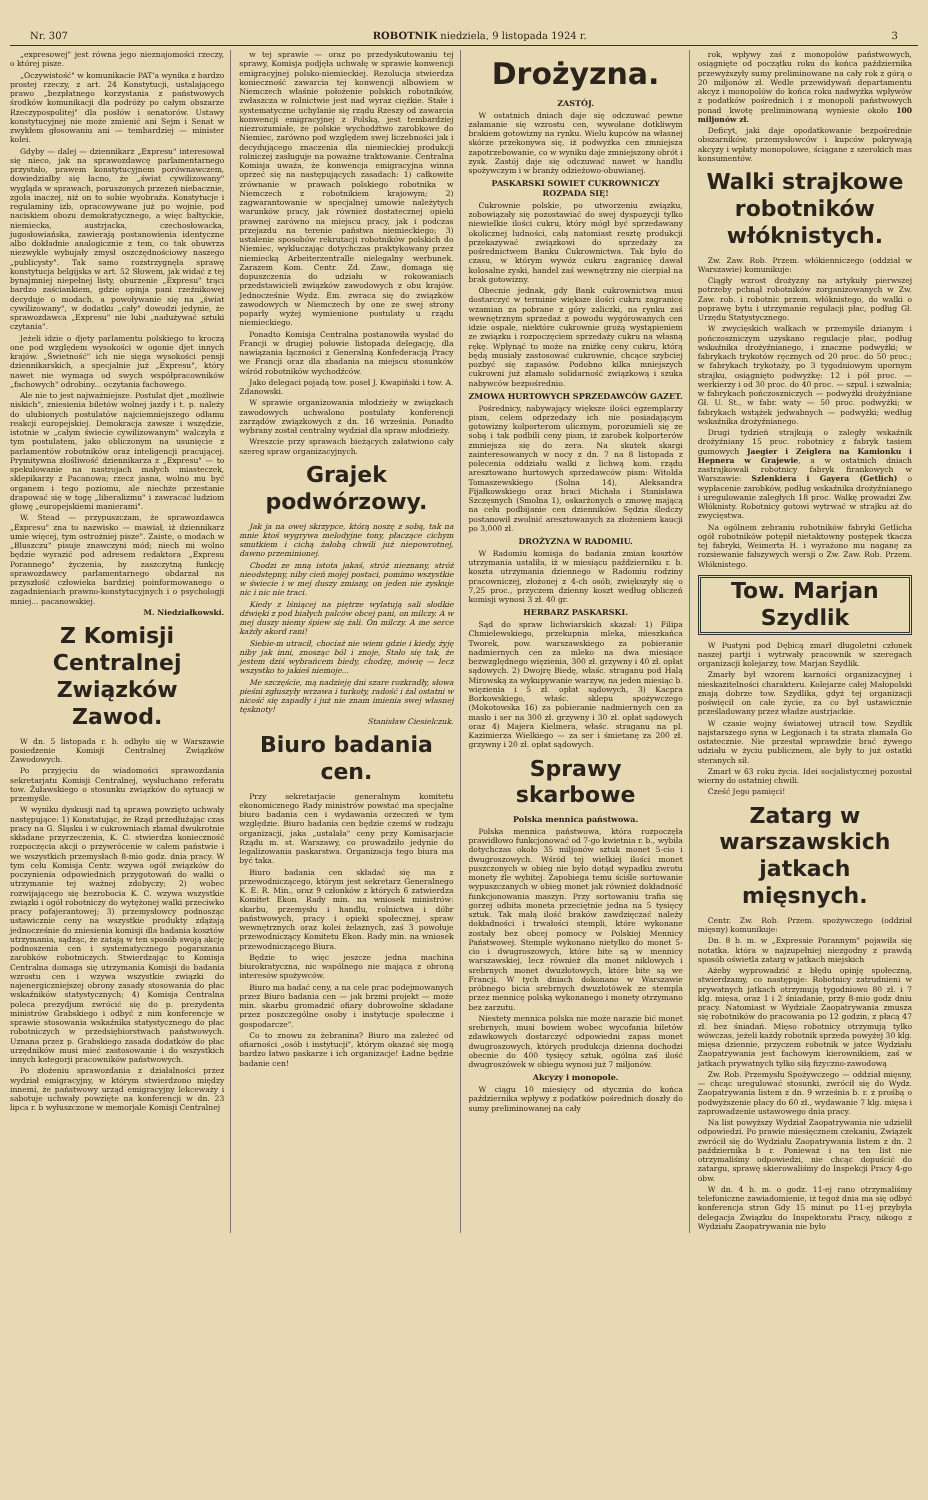Nr. 307 ROBOTNIK niedziela, 9 listopada 1924 r. 3
„expresowej" jest równa jego nieznajomości rzeczy, o której pisze.
„Oczywistość" w komunikacie PAT'a wynika z bardzo prostej rzeczy, z art. 24 Konstytucji, ustalającego prawo „bezpłatnego korzystania z państwowych środków komunikacji dla podróży po całym obszarze Rzeczypospolitej" dla posłów i senatorów. Ustawy konstytucyjnej nie może zmienić ani Sejm i Senat w zwykłem głosowaniu ani — tembardziej — minister kolei.
Gdyby — dalej — dziennikarz „Expresu" interesował się nieco, jak na sprawozdawcę parlamentarnego przystało, prawem konstytucyjnem porównawczem, dowiedziałby się łacno, że „świat cywilizowany" wygląda w sprawach, poruszonych przezeń niebacznie, zgoła inaczej, niż on to sobie wyobraża. Konstytucje i regulaminy izb, opracowywane już po wojnie, pod naciskiem obozu demokratycznego, a więc bałtyckie, niemiecka, austrjacka, czechosłowacka, jugosłowiańska, zawierają postanowienia identyczne albo dokładnie analogicznie z tem, co tak obuwrza niezwykle wybujały zmysł oszczędnościowy naszego „publicysty". Tak samo rozstrzygnęła sprawę konstytucja belgijska w art. 52 Słowem, jak widać z tej bynajmniej niepełnej listy, oburzenie „Expresu" trąci bardzo zaściankiem, gdzie opinja pani rzeźnikowej decyduje o modach, a powoływanie się na „świat cywilizowany", w dodatku „cały" dowodzi jedynie, że sprawozdawca „Expresu" nie lubi „nadużywać sztuki czytania".
Jeżeli idzie o djety parlamentu polskiego to kroczą one pod względem wysokości w ogonie djet innych krajów. „Świetność" ich nie sięga wysokości pensji dziennikarskich, a specjalnie już „Expresu", który nawet nie wymaga od swych współpracowników „fachowych" odrobiny... oczytania fachowego.
Ale nie to jest najważniejsze. Postulat djet „możliwie niskich", zniesienia biletów wolnej jazdy i t. p. należy do ulubionych postulatów najciemniejszego odłamu reakcji europejskiej. Demokracja zawsze i wszędzie, istotnie w „całym świecie cywilizowanym" walczyła z tym postulatem, jako obliczonym na usunięcie z parlamentów robotników oraz inteligencji pracującej. Prymitywna złośliwość dziennikarza z „Expresu" — to spekulowanie na nastrojach małych miasteczek, sklepikarzy z Pacanowa; rzecz jasna, wolno mu być organem i tego poziomu, ale niechże przestanie drapować się w togę „liberalizmu" i zawracać ludziom głowę „europejskiemi manierami".
W. Stead — przypuszczam, że sprawozdawca „Expresu" zna to nazwisko — mawiał, iż dziennikarz umie więcej, tym ostrożniej pisze". Zaiste, o modach w „Bluszczu" pisuje znawczyni mód; niech mi wolno będzie wyrazić pod adresem redaktora „Expresu Porannego" życzenia, by zaszczytną funkcję sprawozdawcy parlamentarnego obdarzał na przyszłość człowieka bardziej poinformowanego o zagadnieniach prawno-konstytucyjnych i o psychologji mniej... pacanowskiej.
M. Niedziałkowski.
Z Komisji Centralnej Związków Zawod.
W dn. 5 listopada r. b. odbyło się w Warszawie posiedzenie Komisji Centralnej Związków Zawodowych.
Po przyjęciu do wiadomości sprawozdania sekretarjatu Komisji Centralnej, wysłuchano referatu tow. Żuławskiego o stosunku związków do sytuacji w przemyśle.
W wyniku dyskusji nad tą sprawą powzięto uchwały następujące: 1) Konstatując, że Rząd przedłużając czas pracy na G. Śląsku i w cukrowniach złamał dwukrotnie składane przyrzeczenia, K. C. stwierdza konieczność rozpoczęcia akcji o przywrócenie w całem państwie i we wszystkich przemysłach 8-mio godz. dnia pracy. W tym celu Komisja Centr. wzywa ogół związków do poczynienia odpowiednich przygotowań do walki o utrzymanie tej ważnej zdobyczy; 2) wobec rozwijającego się bezrobocia K. C. wzywa wszystkie związki i ogół robotniczy do wytężonej walki przeciwko pracy pofajerantowej; 3) przemysłowcy podnosząc ustawicznie ceny na wszystkie produkty zdążają jednocześnie do zniesienia komisji dla badania kosztów utrzymania, sądząc, że zatają w ten sposób swoją akcję podnoszenia cen i systematycznego pogarszania zarobków robotniczych. Stwierdzając to Komisja Centralna domaga się utrzymania Komisji do badania wzrostu cen i wzywa wszystkie związki do najenergiczniejszej obrony zasady stosowania do płac wskaźników statystycznych; 4) Komisja Centralna poleca prezydjum zwrócić się do p. prezydenta ministrów Grabskiego i odbyć z nim konferencje w sprawie stosowania wskaźnika statystycznego do płac robotniczych w przedsiębiorstwach państwowych. Uznana przez p. Grabskiego zasada dodatków do płac urzędników musi mieć zastosowanie i do wszystkich innych kategorji pracowników państwowych.
Po złożeniu sprawozdania z działalności przez wydział emigracyjny, w którym stwierdzono między innemi, że państwowy urząd emigracyjny lekceważy i sabotuje uchwały powzięte na konferencji w dn. 23 lipca r. b wyłuszczone w memorjale Komisji Centralnej
w tej sprawie — oraz po przedyskutowaniu tej sprawy, Komisja podjęła uchwałę w sprawie konwencji emigracyjnej polsko-niemieckiej. Rezolucja stwierdza konieczność zawarcia tej konwencji albowiem w Niemczech właśnie położenie polskich robotników, zwłaszcza w rolnictwie jest nad wyraz ciężkie. Stałe i systematyczne uchylanie się rządu Rzeszy od zawarcia konwencji emigracyjnej z Polską, jest tembardziej niezrozumiałe, że polskie wychodźtwo zarobkowe do Niemiec, zarówno pod względem swej liczebności jak i decydującego znaczenia dla niemieckiej produkcji rolniczej zasługuje na poważne traktowanie. Centralna Komisja uważa, że konwencja emigracyjna winna oprzeć się na następujących zasadach: 1) całkowite zrównanie w prawach polskiego robotnika w Niemczech z robotnikiem krajowym; 2) zagwarantowanie w specjalnej umowie należytych warunków pracy, jak również dostatecznej opieki prawnej zarówno na miejscu pracy, jak i podczas przejazdu na terenie państwa niemieckiego; 3) ustalenie sposobów rekrutacji robotników polskich do Niemiec, wykluczając dotychczas praktykowany przez niemiecką Arbeiterzentralle nielegalny werbunek. Zarazem Kom. Centr. Zd. Zaw., domaga się dopuszczenia do udziału w rokowaniach przedstawicieli związków zawodowych z obu krajów. Jednocześnie Wydz. Em. zwraca się do związków zawodowych w Niemczech by one ze swej strony poparły wyżej wymienione postulaty u rządu niemieckiego.
Ponadto Komisja Centralna postanowiła wysłać do Francji w drugiej połowie listopada delegację, dla nawiązania łączności z Generalną Konfederacją Pracy we Francji oraz dla zbadania na miejscu stosunków wśród robotników wychodźców.
Jako delegaci pojadą tow. poseł J. Kwapiński i tow. A. Zdanowski.
W sprawie organizowania młodzieży w związkach zawodowych uchwalono postulaty konferencji zarządów związkowych z dn. 16 września. Ponadto wybrany został centralny wydział dla spraw młodzieży.
Wreszcie przy sprawach bieżących załatwiono cały szereg spraw organizacyjnych.
Grajek podwórzowy.
Jak ja na owej skrzypce, którą noszę z sobą, tak na mnie ktoś wygrywa melodyjne tony, płaczące cichym smutkiem i cichą żałobą chwili już niepowrotnej, dawno przeminionej.
Chodzi ze mną istota jakaś, stróż nieznany, stróż nieodstępny, niby cień mojej postaci, pomimo wszystkie w świecie i w mej duszy zmiany, on jeden nie zyskuje nic i nic nie traci.
Kiedy z lśniącej na piętrze wylatują sali słodkie dźwięki z pod białych palców obcej pani, on milczy. A w mej duszy niemy śpiew się żali. On milczy. A me serce każdy akord rani!
Siebie-m utracił, chociaż nie wiem gdzie i kiedy, żyję niby jak inni, znosząc ból i znoje, Stało się tak, że jestem dziś wybrańcem biedy, chodzę, mówię — lecz wszystko to jakieś niemoje...
Me szczęście, mą nadzieję dni szare rozkradły, słowa pieśni zgłuszyły wrzawa i turkoty, radość i żal ostatni w nicość się zapadły i już nie znam imienia swej własnej tęsknoty!
Stanisław Ciesielczuk.
Biuro badania cen.
Przy sekretarjacie generalnym komitetu ekonomicznego Rady ministrów powstać ma specjalne biuro badania cen i wydawania orzeczeń w tym względzie. Biuro badania cen będzie czemś w rodzaju organizacji, jaka „ustalała" ceny przy Komisarjacie Rządu m. st. Warszawy, co prowadziło jedynie do legalizowania paskarstwa. Organizacja tego biura ma być taka.
Biuro badania cen składać się ma z przewodniczącego, którym jest sekretarz Generalnego K. E. R. Min., oraz 9 członków z których 6 zatwierdza Komitet Ekon. Rady min. na wniosek ministrów: skarbu, przemysłu i handlu, rolnictwa i dóbr państwowych, pracy i opieki społecznej, spraw wewnętrznych oraz kolei żelaznych, zaś 3 powołuje przewodniczący Komitetu Ekon. Rady min. na wniosek przewodniczącego Biura.
Będzie to więc jeszcze jedna machina biurokratyczna, nic wspólnego nie mająca z obroną interesów spożywców.
Biuro ma badać ceny, a na cele prac podejmowanych przez Biuro badania cen — jak brzmi projekt — może min. skarbu gromadzić ofiary dobrowolne składane przez poszczególne osoby i instytucje społeczne i gospodarcze".
Co to znowu za żebranina? Biuro ma zależeć od ofiarności „osób i instytucji", którym okazać się mogą bardzo łatwo paskarze i ich organizacje! Ładne będzie badanie cen!
Drożyzna.
ZASTÓJ.
W ostatnich dniach daje się odczuwać pewne załamanie się wzrostu cen, wywołane dotkliwym brakiem gotowizny na rynku. Wielu kupców na własnej skórze przekonywa się, iż podwyżka cen zmniejsza zapotrzebowanie, co w wyniku daje zmniejszony obrót i zysk. Zastój daje się odczuwać nawet w handlu spożywczym i w branży odzieżowo-obuwianej.
PASKARSKI SOWIET CUKROWNICZY ROZPADA SIĘ!
Cukrownie polskie, po utworzeniu związku, zobowiązały się pozostawiać do swej dyspozycji tylko niewielkie ilości cukru, który mógł być sprzedawany okolicznej ludności, całą natomiast resztę produkcji przekazywać związkowi do sprzedaży za pośrednictwem Banku Cukrownictwa. Tak było do czasu, w którym wywóz cukru zagranicę dawał kolosalne zyski, handel zaś wewnętrzny nie cierpiał na brak gotowizny.
Obecnie jednak, gdy Bank cukrownictwa musi dostarczyć w terminie większe ilości cukru zagranicę wzamian za pobrane z góry zaliczki, na rynku zaś wewnętrznym sprzedaż z powodu wygórowanych cen idzie ospale, niektóre cukrownie grożą wystąpieniem ze związku i rozpoczęciem sprzedaży cukru na własną rękę. Wpłynąć to może na zniżkę ceny cukru, którą będą musiały zastosować cukrownie, chcące szybciej pozbyć się zapasów. Podobno kilka mniejszych cukrowni już złamało solidarność związkową i szuka nabywców bezpośrednio.
ZMOWA HURTOWYCH SPRZEDAWCÓW GAZET.
Pośrednicy, nabywający większe ilości egzemplarzy pism, celem odprzedaży ich nie posiadającym gotowizny kolporterom ulicznym, porozumieli się ze sobą i tak podbili ceny pism, iż zarobek kolporterów zmniejsza się do zera. Na skutek skargi zainteresowanych w nocy z dn. 7 na 8 listopada z polecenia oddziału walki z lichwą kom. rządu aresztowano hurtowych sprzedawców pism: Witolda Tomaszewskiego (Solna 14), Aleksandra Fijałkowskiego oraz braci Michała i Stanisława Szczęsnych (Smolna 1), oskarżonych o zmowę mającą na celu podbijanie cen dzienników. Sędzia śledczy postanowił zwolnić aresztowanych za złożeniem kaucji po 3,000 zł.
DROŻYZNA W RADOMIU.
W Radomiu komisja do badania zmian kosztów utrzymania ustaliła, iż w miesiącu październiku r. b. koszta utrzymania dziennego w Radomiu rodziny pracowniczej, złożonej z 4-ch osób, zwiększyły się o 7,25 proc., przyczem dzienny koszt według obliczeń komisji wynosi 3 zł. 40 gr.
HERBARZ PASKARSKI.
Sąd do spraw lichwiarskich skazał: 1) Filipa Chmielewskiego, przekupnia mleka, mieszkańca Tworek, pow. warszawskiego za pobieranie nadmiernych cen za mleko na dwa miesiące bezwzględnego więzienia, 300 zł. grzywny i 40 zł. opłat sądowych. 2) Dwojrę Biedę, właśc. straganu pod Halą Mirowską za wykupywanie warzyw, na jeden miesiąc b. więzienia i 5 zł. opłat sądowych, 3) Kacpra Borkowskiego, właśc. sklepu spożywczego (Mokotowska 16) za pobieranie nadmiernych cen za masło i ser na 300 zł. grzywny i 30 zł. opłat sądowych oraz 4) Majera Kielmera, właśc. straganu na pl. Kazimierza Wielkiego — za ser i śmietanę za 200 zł. grzywny i 20 zł. opłat sądowych.
Sprawy skarbowe
Polska mennica państwowa.
Polska mennica państwowa, która rozpoczęła prawidłowo funkcjonować od 7-go kwietnia r. b., wybiła dotychczas około 35 miljonów sztuk monet 5-cio i dwugroszowych. Wśród tej wielkiej ilości monet puszczonych w obieg nie było dotąd wypadku zwrotu monety źle wybitej. Zapobiega temu ściśle sortowanie wypuszczanych w obieg monet jak również dokładność funkcjonowania maszyn. Przy sortowaniu trafia się gorzej odbita moneta przeciętnie jedna na 5 tysięcy sztuk. Tak małą ilość braków zawdzięczać należy dokładności i trwałości stempli, które wykonane zostały bez obcej pomocy w Polskiej Mennicy Państwowej. Stemple wykonano nietylko do monet 5-cio i dwugroszowych, które bite są w mennicy warszawskiej, lecz również dla monet niklowych i srebrnych monet dwuzłotowych, które bite są we Francji. W tych dniach dokonano w Warszawie próbnego bicia srebrnych dwuzłotówek ze stempla przez mennicę polską wykonanego i monety otrzymano bez zarzutu.
Niestety mennica polska nie może narazie bić monet srebrnych, musi bowiem wobec wycofania biletów zdawkowych dostarczyć odpowiedni zapas monet dwugroszowych, których produkcja dzienna dochodzi obecnie do 400 tysięcy sztuk, ogólna zaś ilość dwugroszówek w obiegu wynosi już 7 miljonów.
Akcyzy i monopole.
W ciągu 10 miesięcy od stycznia do końca października wpływy z podatków pośrednich doszły do sumy preliminowanej na cały
rok, wpływy zaś z monopolów państwowych, osiągnięte od początku roku do końca października przewyższyły sumy preliminowane na cały rok z górą o 20 miljonów zł. Wedle przewidywań departamentu akcyz i monopolów do końca roku nadwyżka wpływów z podatków pośrednich i z monopoli państwowych ponad kwotę preliminowaną wyniesie około 100 miljonów zł.
Deficyt, jaki daje opodatkowanie bezpośrednie obszarników, przemysłowców i kupców pokrywają akcyzy i wpłaty monopolowe, ściągane z szerokich mas konsumentów.
Walki strajkowe robotników włóknistych.
Zw. Zaw. Rob. Przem. włókienniczego (oddział w Warszawie) komunikuje:
Ciągły wzrost drożyzny na artykuły pierwszej potrzeby pchnął robotników zorganizowanych w Zw. Zaw. rob. i robotnic przem. włóknistego, do walki o poprawę bytu i utrzymanie regulacji płac, podług Gł. Urzędu Statystycznego.
W zwycięskich walkach w przemyśle dzianym i pończoszniczym uzyskano regulacje płac, podług wskaźnika drożyźnianego, i znaczne podwyżki; w fabrykach trykotów ręcznych od 20 proc. do 50 proc.; w fabrykach trykotaży, po 3 tygodniowym upornym strajku, osiągnięto podwyżkę: 12 i pół proc. — werkierzy i od 30 proc. do 40 proc. — szpul. i szwalnia; w fabrykach pończoszniczych — podwyżki drożyźniane Gł. U. St., w fabr. waty — 50 proc. podwyżki; w fabrykach wstążek jedwabnych — podwyżki; według wskaźnika drożyźnianego.
Drugi tydzień strajkują o zaległy wskaźnik drożyźniany 15 proc. robotnicy z fabryk tasiem gumowych Jaegier i Zeiglera na Kamionku i Hepnera w Grajewie, a w ostatnich dniach zastrajkowali robotnicy fabryk firankowych w Warszawie: Szlenkiera i Gayera (Getlich) o wypłacenie zarobków, podług wskaźnika drożyźnianego i uregulowanie zaległych 18 proc. Walkę prowadzi Zw. Włóknisty. Robotnicy gotowi wytrwać w strajku aż do zwycięstwa.
Na ogólnem zebraniu robotników fabryki Getlicha ogół robotników potępił nietaktowny postępek tkacza tej fabryki, Weimerta H. i wyrażono mu naganę za rozsiewanie fałszywych wersji o Zw. Zaw. Rob. Przem. Włóknistego.
Tow. Marjan Szydlik
W Pustyni pod Dębicą zmarł długoletni członek naszej partji i wytrwały pracownik w szeregach organizacji kolejarzy, tow. Marjan Szydlik.
Zmarły był wzorem karności organizacyjnej i nieskazitelności charakteru. Kolejarze całej Małopolski znają dobrze tow. Szydlika, gdyż tej organizacji poświęcił on całe życie, za co był ustawicznie prześladowany przez władze austrjackie.
W czasie wojny światowej utracił tow. Szydlik najstarszego syna w Legjonach i ta strata złamała Go ostatecznie. Nie przestał wprawdzie brać żywego udziału w życiu publicznem, ale były to już ostatki steranych sił.
Zmarł w 63 roku życia. Idei socjalistycznej pozostał wierny do ostatniej chwili.
Cześć Jego pamięci!
Zatarg w warszawskich jatkach mięsnych.
Centr. Zw. Rob. Przem. spożywczego (oddział mięsny) komunikuje:
Dn. 8 b. m. w „Expressie Porannym" pojawiła się notatka. która w najzupełniej niezgodny z prawdą sposób oświetla zatarg w jatkach miejskich
Ażeby wyprowadzić z błędu opinję społeczną, stwierdzamy, co następuje: Robotnicy zatrudnieni w prywatnych jatkach otrzymują tygodniowo 80 zł. i 7 klg. mięsa, oraz 1 i 2 śniadanie, przy 8-mio godz dniu pracy. Natomiast w Wydziale Zaopatrywania zmusza się robotników do pracowania po 12 godzin, z płacą 47 zł. bez śniadań. Mięso robotnicy otrzymują tylko wówczas, jeżeli każdy robotnik sprzeda powyżej 30 klg. mięsa dziennie, przyczem robotnik w jatce Wydziału Zaopatrywania jest fachowym kierownikiem, zaś w jatkach prywatnych tylko siłą fizyczno-zawodową
Zw. Rob. Przemysłu Spożywczego — oddział mięsny, — chcąc uregulować stosunki, zwrócił się do Wydz. Zaopatrywania listem z dn. 9 września b. r. z prośbą o podwyższenie płacy do 60 zł., wydawanie 7 klg. mięsa i zaprowadzenie ustawowego dnia pracy.
Na list powyższy Wydział Zaopatrywania nie udzielił odpowiedzi. Po prawie miesięcznem czekaniu, Związek zwrócił się do Wydziału Zaopatrywania listem z dn. 2 października b r. Ponieważ i na ten list nie otrzymaliśmy odpowiedzi, nie chcąc dopuścić do zatargu, sprawę skierowaliśmy do Inspekcji Pracy 4-go obw.
W dn. 4 b. m. o godz. 11-ej rano otrzymaliśmy telefoniczne zawiadomienie, iż tegoż dnia ma się odbyć konferencja stron Gdy 15 minut po 11-ej przybyła delegacja Związku do Inspektoratu Pracy, nikogo z Wydziału Zaopatrywania nie było